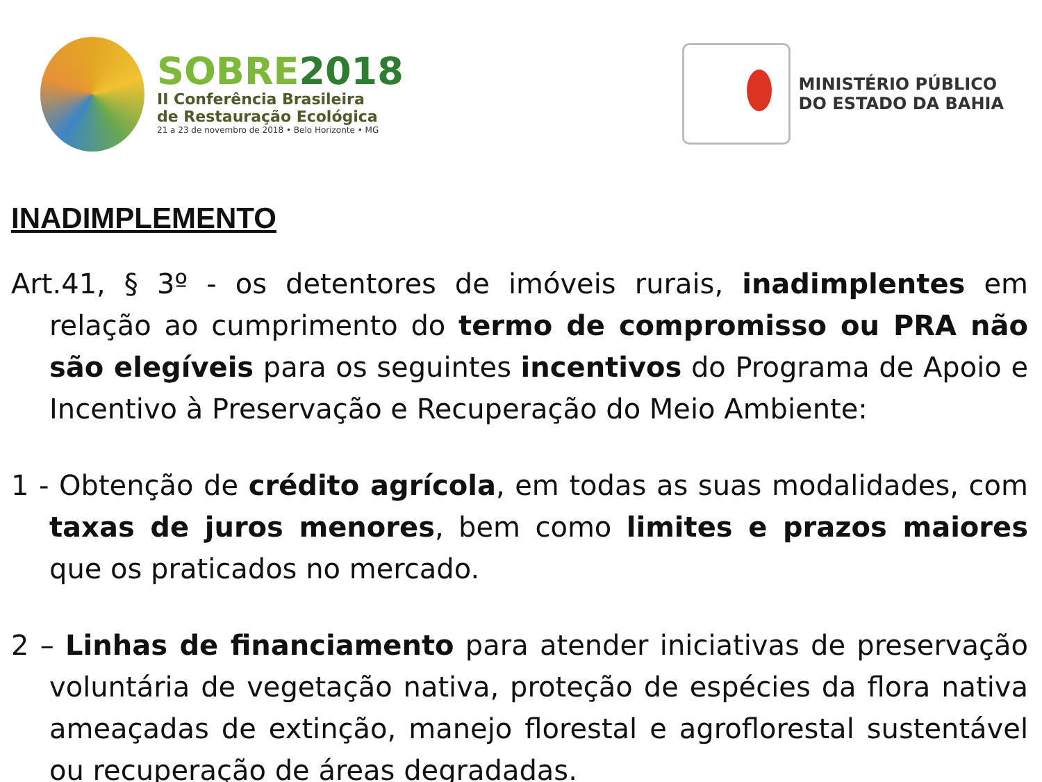SOBRE2018
II Conferência Brasileira
de Restauração Ecológica
21 a 23 de novembro de 2018 • Belo Horizonte • MG
MINISTÉRIO PÚBLICO
DO ESTADO DA BAHIA
INADIMPLEMENTO
Art.41, § 3º - os detentores de imóveis rurais, inadimplentes em relação ao cumprimento do termo de compromisso ou PRA não são elegíveis para os seguintes incentivos do Programa de Apoio e Incentivo à Preservação e Recuperação do Meio Ambiente:
1 - Obtenção de crédito agrícola, em todas as suas modalidades, com taxas de juros menores, bem como limites e prazos maiores que os praticados no mercado.
2 – Linhas de financiamento para atender iniciativas de preservação voluntária de vegetação nativa, proteção de espécies da flora nativa ameaçadas de extinção, manejo florestal e agroflorestal sustentável ou recuperação de áreas degradadas.